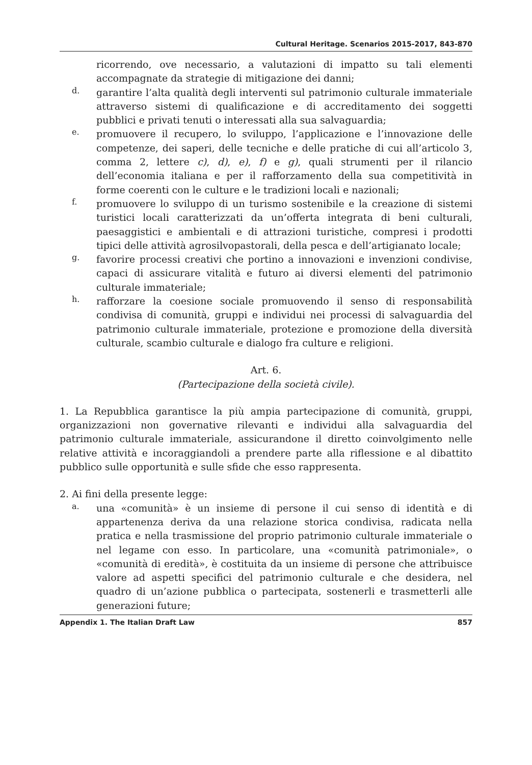Cultural Heritage. Scenarios 2015-2017, 843-870
ricorrendo, ove necessario, a valutazioni di impatto su tali elementi accompagnate da strategie di mitigazione dei danni;
d.
garantire l’alta qualità degli interventi sul patrimonio culturale immateriale attraverso sistemi di qualificazione e di accreditamento dei soggetti pubblici e privati tenuti o interessati alla sua salvaguardia;
e.
promuovere il recupero, lo sviluppo, l’applicazione e l’innovazione delle competenze, dei saperi, delle tecniche e delle pratiche di cui all’articolo 3, comma 2, lettere c), d), e), f) e g), quali strumenti per il rilancio dell’economia italiana e per il rafforzamento della sua competitività in forme coerenti con le culture e le tradizioni locali e nazionali;
f.
promuovere lo sviluppo di un turismo sostenibile e la creazione di sistemi turistici locali caratterizzati da un’offerta integrata di beni culturali, paesaggistici e ambientali e di attrazioni turistiche, compresi i prodotti tipici delle attività agrosilvopastorali, della pesca e dell’artigianato locale;
g.
favorire processi creativi che portino a innovazioni e invenzioni condivise, capaci di assicurare vitalità e futuro ai diversi elementi del patrimonio culturale immateriale;
h.
rafforzare la coesione sociale promuovendo il senso di responsabilità condivisa di comunità, gruppi e individui nei processi di salvaguardia del patrimonio culturale immateriale, protezione e promozione della diversità culturale, scambio culturale e dialogo fra culture e religioni.
Art. 6.
(Partecipazione della società civile).
1. La Repubblica garantisce la più ampia partecipazione di comunità, gruppi, organizzazioni non governative rilevanti e individui alla salvaguardia del patrimonio culturale immateriale, assicurandone il diretto coinvolgimento nelle relative attività e incoraggiandoli a prendere parte alla riflessione e al dibattito pubblico sulle opportunità e sulle sfide che esso rappresenta.
2. Ai fini della presente legge:
a.
una «comunità» è un insieme di persone il cui senso di identità e di appartenenza deriva da una relazione storica condivisa, radicata nella pratica e nella trasmissione del proprio patrimonio culturale immateriale o nel legame con esso. In particolare, una «comunità patrimoniale», o «comunità di eredità», è costituita da un insieme di persone che attribuisce valore ad aspetti specifici del patrimonio culturale e che desidera, nel quadro di un’azione pubblica o partecipata, sostenerli e trasmetterli alle generazioni future;
Appendix 1. The Italian Draft Law 857